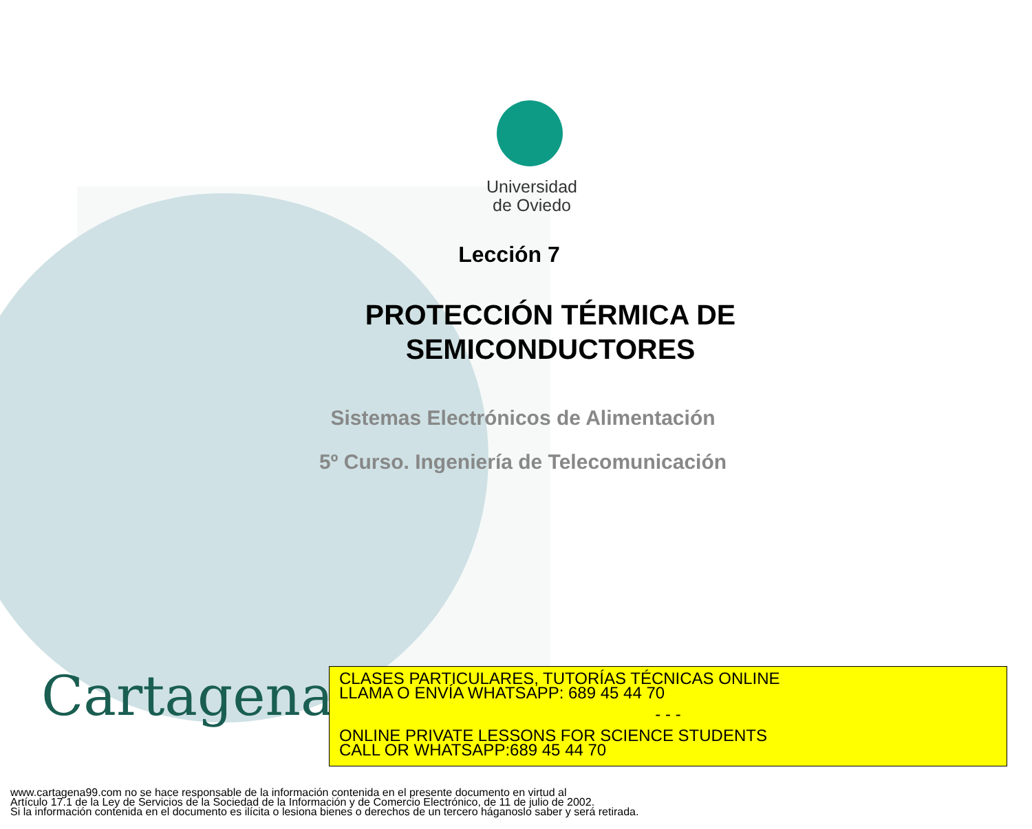Universidad
de Oviedo
Lección 7
PROTECCIÓN TÉRMICA DE SEMICONDUCTORES
Sistemas Electrónicos de Alimentación
5º Curso. Ingeniería de Telecomunicación
Cartagena99
CLASES PARTICULARES, TUTORÍAS TÉCNICAS ONLINE
LLAMA O ENVÍA WHATSAPP: 689 45 44 70
- - -
ONLINE PRIVATE LESSONS FOR SCIENCE STUDENTS
CALL OR WHATSAPP:689 45 44 70
www.cartagena99.com no se hace responsable de la información contenida en el presente documento en virtud al
Artículo 17.1 de la Ley de Servicios de la Sociedad de la Información y de Comercio Electrónico, de 11 de julio de 2002.
Si la información contenida en el documento es ilícita o lesiona bienes o derechos de un tercero háganoslo saber y será retirada.